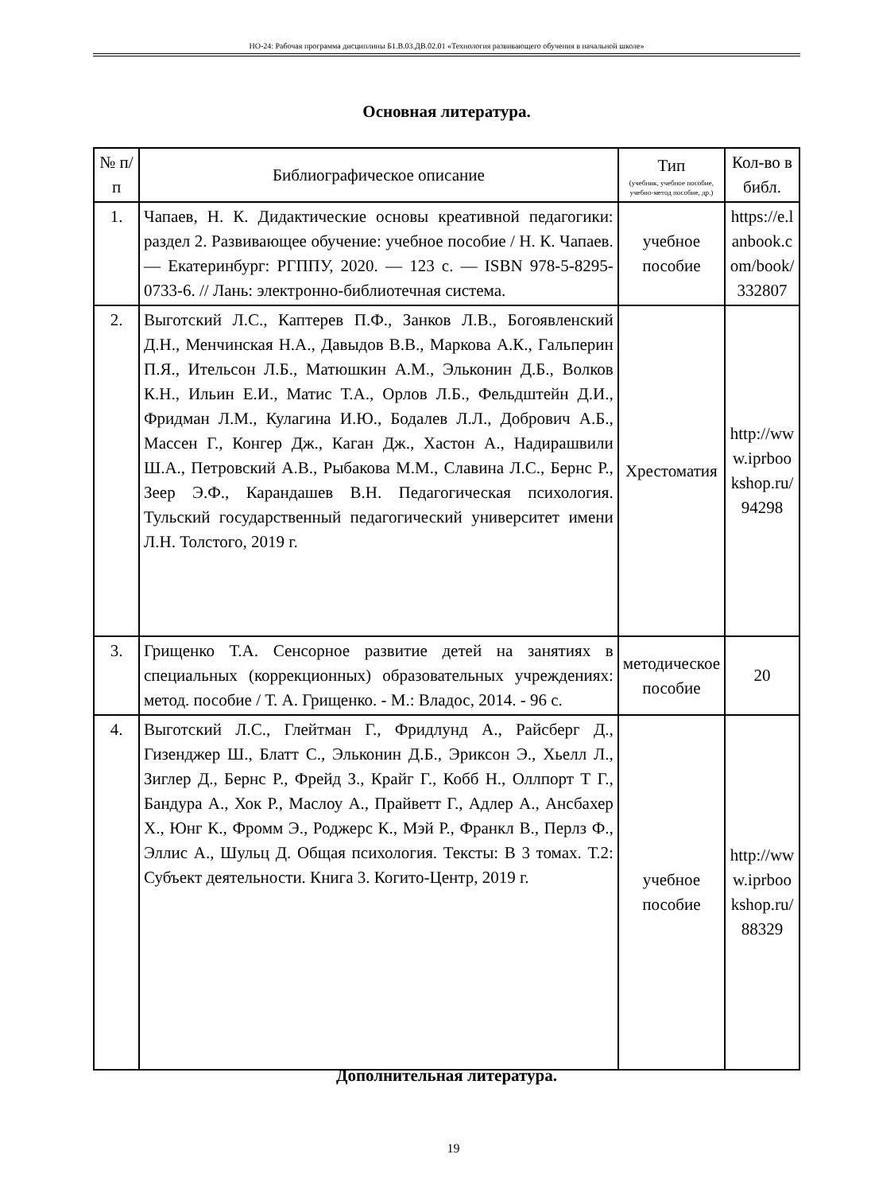НО-24: Рабочая программа дисциплины Б1.В.03.ДВ.02.01 «Технология развивающего обучения в начальной школе»
Основная литература.
| № п/п | Библиографическое описание | Тип (учебник, учебное пособие, учебно-метод пособие, др.) | Кол-во в библ. |
| --- | --- | --- | --- |
| 1. | Чапаев, Н. К. Дидактические основы креативной педагогики: раздел 2. Развивающее обучение: учебное пособие / Н. К. Чапаев. — Екатеринбург: РГППУ, 2020. — 123 с. — ISBN 978-5-8295-0733-6. // Лань: электронно-библиотечная система. | учебное пособие | https://e.lanbook.com/book/332807 |
| 2. | Выготский Л.С., Каптерев П.Ф., Занков Л.В., Богоявленский Д.Н., Менчинская Н.А., Давыдов В.В., Маркова А.К., Гальперин П.Я., Ительсон Л.Б., Матюшкин А.М., Эльконин Д.Б., Волков К.Н., Ильин Е.И., Матис Т.А., Орлов Л.Б., Фельдштейн Д.И., Фридман Л.М., Кулагина И.Ю., Бодалев Л.Л., Добрович А.Б., Массен Г., Конгер Дж., Каган Дж., Хастон А., Надирашвили Ш.А., Петровский А.В., Рыбакова М.М., Славина Л.С., Бернс Р., Зеер Э.Ф., Карандашев В.Н. Педагогическая психология. Тульский государственный педагогический университет имени Л.Н. Толстого, 2019 г. | Хрестоматия | http://www.iprbookshop.ru/94298 |
| 3. | Грищенко Т.А. Сенсорное развитие детей на занятиях в специальных (коррекционных) образовательных учреждениях: метод. пособие / Т. А. Грищенко. - М.: Владос, 2014. - 96 с. | методическое пособие | 20 |
| 4. | Выготский Л.С., Глейтман Г., Фридлунд А., Райсберг Д., Гизенджер Ш., Блатт С., Эльконин Д.Б., Эриксон Э., Хьелл Л., Зиглер Д., Бернс Р., Фрейд З., Крайг Г., Кобб Н., Оллпорт Т Г., Бандура А., Хок Р., Маслоу А., Прайветт Г., Адлер А., Ансбахер Х., Юнг К., Фромм Э., Роджерс К., Мэй Р., Франкл В., Перлз Ф., Эллис А., Шульц Д. Общая психология. Тексты: В 3 томах. Т.2: Субъект деятельности. Книга 3. Когито-Центр, 2019 г. | учебное пособие | http://www.iprbookshop.ru/88329 |
Дополнительная литература.
19